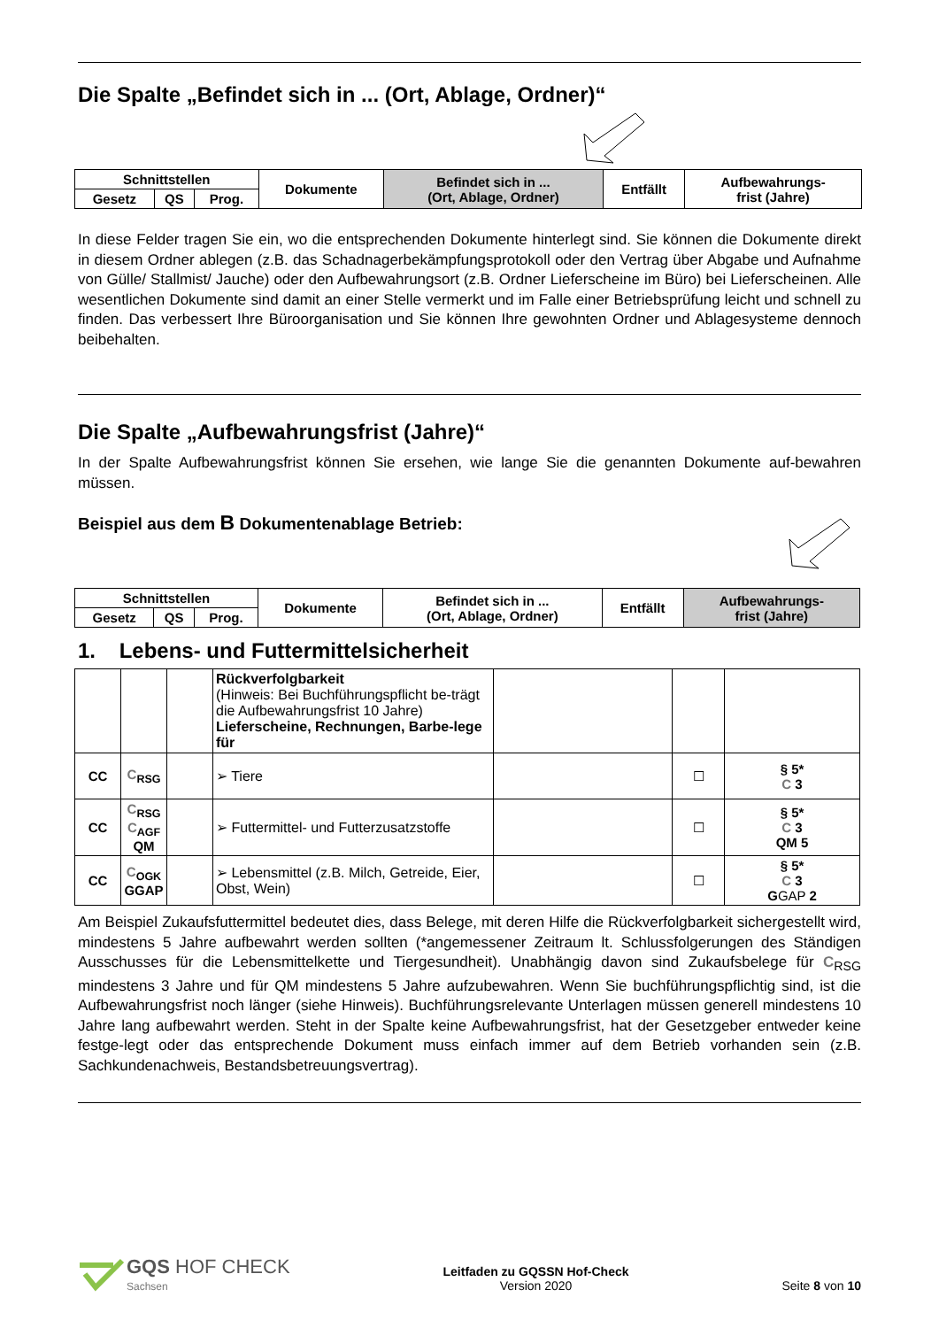Die Spalte „Befindet sich in ... (Ort, Ablage, Ordner)“
| Schnittstellen | | | Dokumente | Befindet sich in ... (Ort, Ablage, Ordner) | Entfällt | Aufbewahrungs- frist (Jahre) |
| --- | --- | --- | --- | --- | --- | --- |
| Gesetz | QS | Prog. | | | | |
In diese Felder tragen Sie ein, wo die entsprechenden Dokumente hinterlegt sind. Sie können die Dokumente direkt in diesem Ordner ablegen (z.B. das Schadnagerbekämpfungsprotokoll oder den Vertrag über Abgabe und Aufnahme von Gülle/ Stallmist/ Jauche) oder den Aufbewahrungsort (z.B. Ordner Lieferscheine im Büro) bei Lieferscheinen. Alle wesentlichen Dokumente sind damit an einer Stelle vermerkt und im Falle einer Betriebsprüfung leicht und schnell zu finden. Das verbessert Ihre Büroorganisation und Sie können Ihre gewohnten Ordner und Ablagesysteme dennoch beibehalten.
Die Spalte „Aufbewahrungsfrist (Jahre)“
In der Spalte Aufbewahrungsfrist können Sie ersehen, wie lange Sie die genannten Dokumente auf-bewahren müssen.
Beispiel aus dem B Dokumentenablage Betrieb:
| Schnittstellen | | | Dokumente | Befindet sich in ... (Ort, Ablage, Ordner) | Entfällt | Aufbewahrungs- frist (Jahre) |
| --- | --- | --- | --- | --- | --- | --- |
| Gesetz | QS | Prog. | | | | |
1. Lebens- und Futtermittelsicherheit
| | | | Rückverfolgbarkeit (Hinweis: Bei Buchführungspflicht be-trägt die Aufbewahrungsfrist 10 Jahre) Lieferscheine, Rechnungen, Barbe-lege für | | | |
| CC | C<sub>RSG</sub> | | ➢ Tiere | | ☐ | § 5* C 3 |
| CC | C<sub>RSG</sub> C<sub>AGF</sub> QM | | ➢ Futtermittel- und Futterzusatzstoffe | | ☐ | § 5* C 3 QM 5 |
| CC | C<sub>OGK</sub> GGAP | | ➢ Lebensmittel (z.B. Milch, Getreide, Eier, Obst, Wein) | | ☐ | § 5* C 3 G GAP 2 |
Am Beispiel Zukaufsfuttermittel bedeutet dies, dass Belege, mit deren Hilfe die Rückverfolgbarkeit sichergestellt wird, mindestens 5 Jahre aufbewahrt werden sollten (*angemessener Zeitraum lt. Schlussfolgerungen des Ständigen Ausschusses für die Lebensmittelkette und Tiergesundheit). Unabhängig davon sind Zukaufsbelege für C<sub>RSG</sub> mindestens 3 Jahre und für QM mindestens 5 Jahre aufzubewahren. Wenn Sie buchführungspflichtig sind, ist die Aufbewahrungsfrist noch länger (siehe Hinweis). Buchführungsrelevante Unterlagen müssen generell mindestens 10 Jahre lang aufbewahrt werden. Steht in der Spalte keine Aufbewahrungsfrist, hat der Gesetzgeber entweder keine festge-legt oder das entsprechende Dokument muss einfach immer auf dem Betrieb vorhanden sein (z.B. Sachkundenachweis, Bestandsbetreuungsvertrag).
GQS HOF CHECK
Sachsen
Leitfaden zu GQSSN Hof-Check
Version 2020
Seite 8 von 10